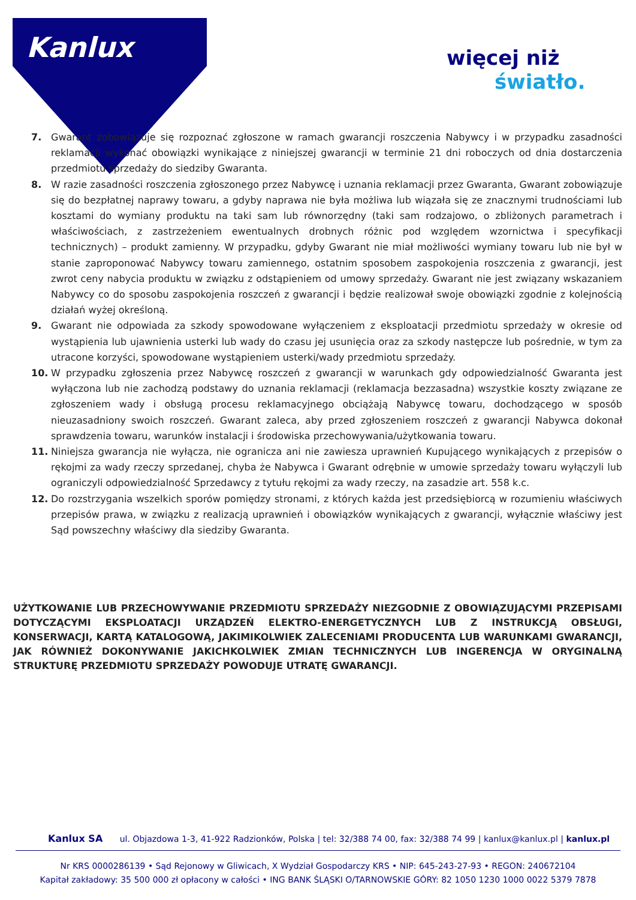Kanlux więcej niż
światło.
7. Gwarant zobowiązuje się rozpoznać zgłoszone w ramach gwarancji roszczenia Nabywcy i w przypadku zasadności reklamacji wykonać obowiązki wynikające z niniejszej gwarancji w terminie 21 dni roboczych od dnia dostarczenia przedmiotu sprzedaży do siedziby Gwaranta.
8. W razie zasadności roszczenia zgłoszonego przez Nabywcę i uznania reklamacji przez Gwaranta, Gwarant zobowiązuje się do bezpłatnej naprawy towaru, a gdyby naprawa nie była możliwa lub wiązała się ze znacznymi trudnościami lub kosztami do wymiany produktu na taki sam lub równorzędny (taki sam rodzajowo, o zbliżonych parametrach i właściwościach, z zastrzeżeniem ewentualnych drobnych różnic pod względem wzornictwa i specyfikacji technicznych) – produkt zamienny. W przypadku, gdyby Gwarant nie miał możliwości wymiany towaru lub nie był w stanie zaproponować Nabywcy towaru zamiennego, ostatnim sposobem zaspokojenia roszczenia z gwarancji, jest zwrot ceny nabycia produktu w związku z odstąpieniem od umowy sprzedaży. Gwarant nie jest związany wskazaniem Nabywcy co do sposobu zaspokojenia roszczeń z gwarancji i będzie realizował swoje obowiązki zgodnie z kolejnością działań wyżej określoną.
9. Gwarant nie odpowiada za szkody spowodowane wyłączeniem z eksploatacji przedmiotu sprzedaży w okresie od wystąpienia lub ujawnienia usterki lub wady do czasu jej usunięcia oraz za szkody następcze lub pośrednie, w tym za utracone korzyści, spowodowane wystąpieniem usterki/wady przedmiotu sprzedaży.
10. W przypadku zgłoszenia przez Nabywcę roszczeń z gwarancji w warunkach gdy odpowiedzialność Gwaranta jest wyłączona lub nie zachodzą podstawy do uznania reklamacji (reklamacja bezzasadna) wszystkie koszty związane ze zgłoszeniem wady i obsługą procesu reklamacyjnego obciążają Nabywcę towaru, dochodzącego w sposób nieuzasadniony swoich roszczeń. Gwarant zaleca, aby przed zgłoszeniem roszczeń z gwarancji Nabywca dokonał sprawdzenia towaru, warunków instalacji i środowiska przechowywania/użytkowania towaru.
11. Niniejsza gwarancja nie wyłącza, nie ogranicza ani nie zawiesza uprawnień Kupującego wynikających z przepisów o rękojmi za wady rzeczy sprzedanej, chyba że Nabywca i Gwarant odrębnie w umowie sprzedaży towaru wyłączyli lub ograniczyli odpowiedzialność Sprzedawcy z tytułu rękojmi za wady rzeczy, na zasadzie art. 558 k.c.
12. Do rozstrzygania wszelkich sporów pomiędzy stronami, z których każda jest przedsiębiorcą w rozumieniu właściwych przepisów prawa, w związku z realizacją uprawnień i obowiązków wynikających z gwarancji, wyłącznie właściwy jest Sąd powszechny właściwy dla siedziby Gwaranta.
UŻYTKOWANIE LUB PRZECHOWYWANIE PRZEDMIOTU SPRZEDAŻY NIEZGODNIE Z OBOWIĄZUJĄCYMI PRZEPISAMI DOTYCZĄCYMI EKSPLOATACJI URZĄDZEŃ ELEKTRO-ENERGETYCZNYCH LUB Z INSTRUKCJĄ OBSŁUGI, KONSERWACJI, KARTĄ KATALOGOWĄ, JAKIMIKOLWIEK ZALECENIAMI PRODUCENTA LUB WARUNKAMI GWARANCJI, JAK RÓWNIEŻ DOKONYWANIE JAKICHKOLWIEK ZMIAN TECHNICZNYCH LUB INGERENCJA W ORYGINALNĄ STRUKTURĘ PRZEDMIOTU SPRZEDAŻY POWODUJE UTRATĘ GWARANCJI.
Kanlux SA ul. Objazdowa 1-3, 41-922 Radzionków, Polska | tel: 32/388 74 00, fax: 32/388 74 99 | kanlux@kanlux.pl | kanlux.pl
Nr KRS 0000286139 • Sąd Rejonowy w Gliwicach, X Wydział Gospodarczy KRS • NIP: 645-243-27-93 • REGON: 240672104
Kapitał zakładowy: 35 500 000 zł opłacony w całości • ING BANK ŚLĄSKI O/TARNOWSKIE GÓRY: 82 1050 1230 1000 0022 5379 7878